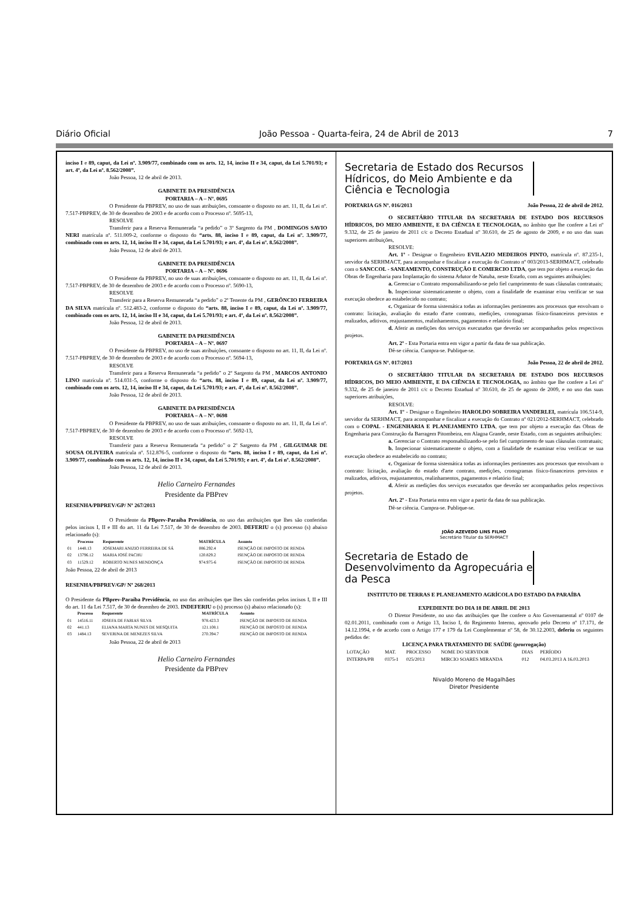Diário Oficial João Pessoa - Quarta-feira, 24 de Abril de 2013 7
inciso I e 89, caput, da Lei nº. 3.909/77, combinado com os arts. 12, 14, inciso II e 34, caput, da Lei 5.701/93; e art. 4º, da Lei nº. 8.562/2008”.
João Pessoa, 12 de abril de 2013.
GABINETE DA PRESIDÊNCIA
PORTARIA – A – Nº. 0695
O Presidente da PBPREV, no uso de suas atribuições, consoante o disposto no art. 11, II, da Lei nº. 7.517-PBPREV, de 30 de dezembro de 2003 e de acordo com o Processo nº. 5695-13,
RESOLVE
Transferir para a Reserva Remunerada “a pedido” o 3º Sargento da PM , DOMINGOS SAVIO NERI matrícula nº. 511.009-2, conforme o disposto do “arts. 88, inciso I e 89, caput, da Lei nº. 3.909/77, combinado com os arts. 12, 14, inciso II e 34, caput, da Lei 5.701/93; e art. 4º, da Lei nº. 8.562/2008”.
João Pessoa, 12 de abril de 2013.
GABINETE DA PRESIDÊNCIA
PORTARIA – A – Nº. 0696
O Presidente da PBPREV, no uso de suas atribuições, consoante o disposto no art. 11, II, da Lei nº. 7.517-PBPREV, de 30 de dezembro de 2003 e de acordo com o Processo nº. 5690-13,
RESOLVE
Transferir para a Reserva Remunerada “a pedido” o 2º Tenente da PM , GERÔNCIO FERREIRA DA SILVA matrícula nº. 512.483-2, conforme o disposto do “arts. 88, inciso I e 89, caput, da Lei nº. 3.909/77, combinado com os arts. 12, 14, inciso II e 34, caput, da Lei 5.701/93; e art. 4º, da Lei nº. 8.562/2008”.
João Pessoa, 12 de abril de 2013.
GABINETE DA PRESIDÊNCIA
PORTARIA – A – Nº. 0697
O Presidente da PBPREV, no uso de suas atribuições, consoante o disposto no art. 11, II, da Lei nº. 7.517-PBPREV, de 30 de dezembro de 2003 e de acordo com o Processo nº. 5694-13,
RESOLVE
Transferir para a Reserva Remunerada “a pedido” o 2º Sargento da PM , MARCOS ANTONIO LINO matrícula nº. 514.031-5, conforme o disposto do “arts. 88, inciso I e 89, caput, da Lei nº. 3.909/77, combinado com os arts. 12, 14, inciso II e 34, caput, da Lei 5.701/93; e art. 4º, da Lei nº. 8.562/2008”.
João Pessoa, 12 de abril de 2013.
GABINETE DA PRESIDÊNCIA
PORTARIA – A – Nº. 0698
O Presidente da PBPREV, no uso de suas atribuições, consoante o disposto no art. 11, II, da Lei nº. 7.517-PBPREV, de 30 de dezembro de 2003 e de acordo com o Processo nº. 5692-13,
RESOLVE
Transferir para a Reserva Remunerada “a pedido” o 2º Sargento da PM , GILGUIMAR DE SOUSA OLIVEIRA matrícula nº. 512.876-5, conforme o disposto do “arts. 88, inciso I e 89, caput, da Lei nº. 3.909/77, combinado com os arts. 12, 14, inciso II e 34, caput, da Lei 5.701/93; e art. 4º, da Lei nº. 8.562/2008”.
João Pessoa, 12 de abril de 2013.
Helio Carneiro Fernandes
Presidente da PBPrev
RESENHA/PBPREV/GP/ Nº 267/2013
O Presidente da PBprev-Paraíba Previdência, no uso das atribuições que lhes são conferidas pelos incisos I, II e III do art. 11 da Lei 7.517, de 30 de dezembro de 2003. DEFERIU o (s) processo (s) abaixo relacionado (s):
| | Processo | Requerente | MATRÍCULA | Assunto |
| --- | --- | --- | --- | --- |
| 01 | 1448.13 | JOSEMARI ANIZIO FERREIRA DE SÁ | 086.292.4 | ISENÇÃO DE IMPOSTO DE RENDA |
| 02 | 13796.12 | MARIA JOSÉ PACHU | 120.829.2 | ISENÇÃO DE IMPOSTO DE RENDA |
| 03 | 11529.12 | ROBERTO NUNES MENDONÇA | 974.975-6 | ISENÇÃO DE IMPOSTO DE RENDA |
João Pessoa, 22 de abril de 2013
RESENHA/PBPREV/GP/ Nº 268/2013
O Presidente da PBprev-Paraíba Previdência, no uso das atribuições que lhes são conferidas pelos incisos I, II e III do art. 11 da Lei 7.517, de 30 de dezembro de 2003. INDEFERIU o (s) processo (s) abaixo relacionado (s):
| | Processo | Requerente | MATRÍCULA | Assunto |
| --- | --- | --- | --- | --- |
| 01 | 14516.11 | JOSEFA DE FARIAS SILVA | 978.423.3 | ISENÇÃO DE IMPOSTO DE RENDA |
| 02 | 441.13 | ELIANA MARTA NUNES DE MESQUITA | 121.108.1 | ISENÇÃO DE IMPOSTO DE RENDA |
| 03 | 1484.13 | SEVERINA DE MENEZES SILVA | 270.394.7 | ISENÇÃO DE IMPOSTO DE RENDA |
João Pessoa, 22 de abril de 2013
Helio Carneiro Fernandes
Presidente da PBPrev
Secretaria de Estado dos Recursos Hídricos, do Meio Ambiente e da Ciência e Tecnologia
PORTARIA GS Nº. 016/2013 João Pessoa, 22 de abril de 2012.
O SECRETÁRIO TITULAR DA SECRETARIA DE ESTADO DOS RECURSOS HÍDRICOS, DO MEIO AMBIENTE, E DA CIÊNCIA E TECNOLOGIA, no âmbito que lhe confere a Lei nº 9.332, de 25 de janeiro de 2011 c/c o Decreto Estadual nº 30.610, de 25 de agosto de 2009, e no uso das suas superiores atribuições,
RESOLVE:
Art. 1º - Designar o Engenheiro EVILAZIO MEDEIROS PINTO, matrícula nº. 87.235-1, servidor da SERHMACT, para acompanhar e fiscalizar a execução do Contrato nº 003/2013-SERHMACT, celebrado com o SANCCOL - SANEAMENTO, CONSTRUÇÃO E COMERCIO LTDA, que tem por objeto a execução das Obras de Engenharia para Implantação do sistema Adutor de Natuba, neste Estado, com as seguintes atribuições:
a. Gerenciar o Contrato responsabilizando-se pelo fiel cumprimento de suas cláusulas contratuais;
b. Inspecionar sistematicamente o objeto, com a finalidade de examinar e/ou verificar se sua execução obedece ao estabelecido no contrato;
c. Organizar de forma sistemática todas as informações pertinentes aos processos que envolvam o contrato: licitação, avaliação do estado d'arte contrato, medições, cronogramas físico-financeiros previstos e realizados, aditivos, reajustamentos, realinhamentos, pagamentos e relatório final;
d. Aferir as medições dos serviços executados que deverão ser acompanhados pelos respectivos projetos.
Art. 2º - Esta Portaria entra em vigor a partir da data de sua publicação.
Dê-se ciência. Cumpra-se. Publique-se.
PORTARIA GS Nº. 017/2013 João Pessoa, 22 de abril de 2012.
O SECRETÁRIO TITULAR DA SECRETARIA DE ESTADO DOS RECURSOS HÍDRICOS, DO MEIO AMBIENTE, E DA CIÊNCIA E TECNOLOGIA, no âmbito que lhe confere a Lei nº 9.332, de 25 de janeiro de 2011 c/c o Decreto Estadual nº 30.610, de 25 de agosto de 2009, e no uso das suas superiores atribuições,
RESOLVE:
Art. 1º - Designar o Engenheiro HAROLDO SOBREIRA VANDERLEI, matrícula 106.514-9, servidor da SERHMACT, para acompanhar e fiscalizar a execução do Contrato nº 021/2012-SERHMACT, celebrado com o COPAL - ENGENHARIA E PLANEJAMENTO LTDA, que tem por objeto a execução das Obras de Engenharia para Construção da Barragem Pitombeira, em Alagoa Grande, neste Estado, com as seguintes atribuições:
a. Gerenciar o Contrato responsabilizando-se pelo fiel cumprimento de suas cláusulas contratuais;
b. Inspecionar sistematicamente o objeto, com a finalidade de examinar e/ou verificar se sua execução obedece ao estabelecido no contrato;
c. Organizar de forma sistemática todas as informações pertinentes aos processos que envolvam o contrato: licitação, avaliação do estado d'arte contrato, medições, cronogramas físico-financeiros previstos e realizados, aditivos, reajustamentos, realinhamentos, pagamentos e relatório final;
d. Aferir as medições dos serviços executados que deverão ser acompanhados pelos respectivos projetos.
Art. 2º - Esta Portaria entra em vigor a partir da data de sua publicação.
Dê-se ciência. Cumpra-se. Publique-se.
JOÃO AZEVEDO LINS FILHO
Secretário Titular da SERHMACT
Secretaria de Estado de Desenvolvimento da Agropecuária e da Pesca
INSTITUTO DE TERRAS E PLANEJAMENTO AGRÍCOLA DO ESTADO DA PARAÍBA
EXPEDIENTE DO DIA 18 DE ABRIL DE 2013
O Diretor Presidente, no uso das atribuições que lhe confere o Ato Governamental nº 0107 de 02.01.2011, combinado com o Artigo 13, Inciso I, do Regimento Interno, aprovado pelo Decreto nº 17.171, de 14.12.1994, e de acordo com o Artigo 177 e 179 da Lei Complementar nº 58, de 30.12.2003, deferiu os seguintes pedidos de:
LICENÇA PARA TRATAMENTO DE SAÚDE (prorrogação)
| LOTAÇÃO | MAT. | PROCESSO | NOME DO SERVIDOR | DIAS | PERÍODO |
| INTERPA/PB | 0375-1 | 025/2013 | MIRCIO SOARES MIRANDA | 012 | 04.03.2013 A 16.03.2013 |
Nivaldo Moreno de Magalhães
Diretor Presidente